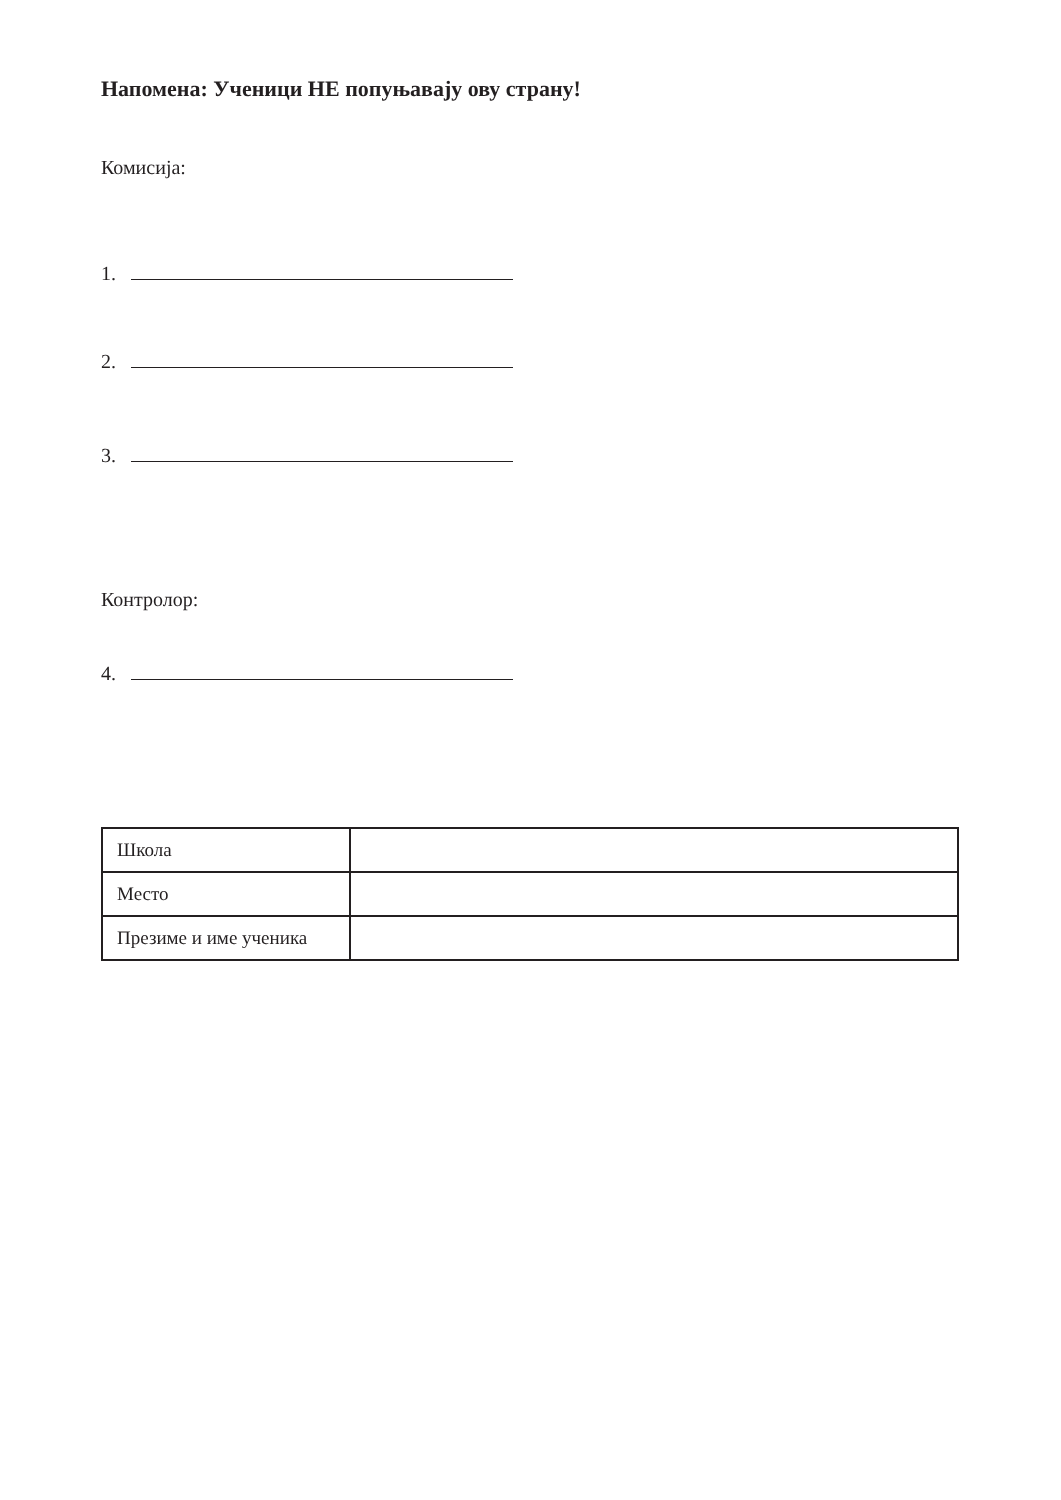Напомена: Ученици НЕ попуњавају ову страну!
Комисија:
1.
2.
3.
Контролор:
4.
| Школа | |
| Место | |
| Презиме и име ученика | |